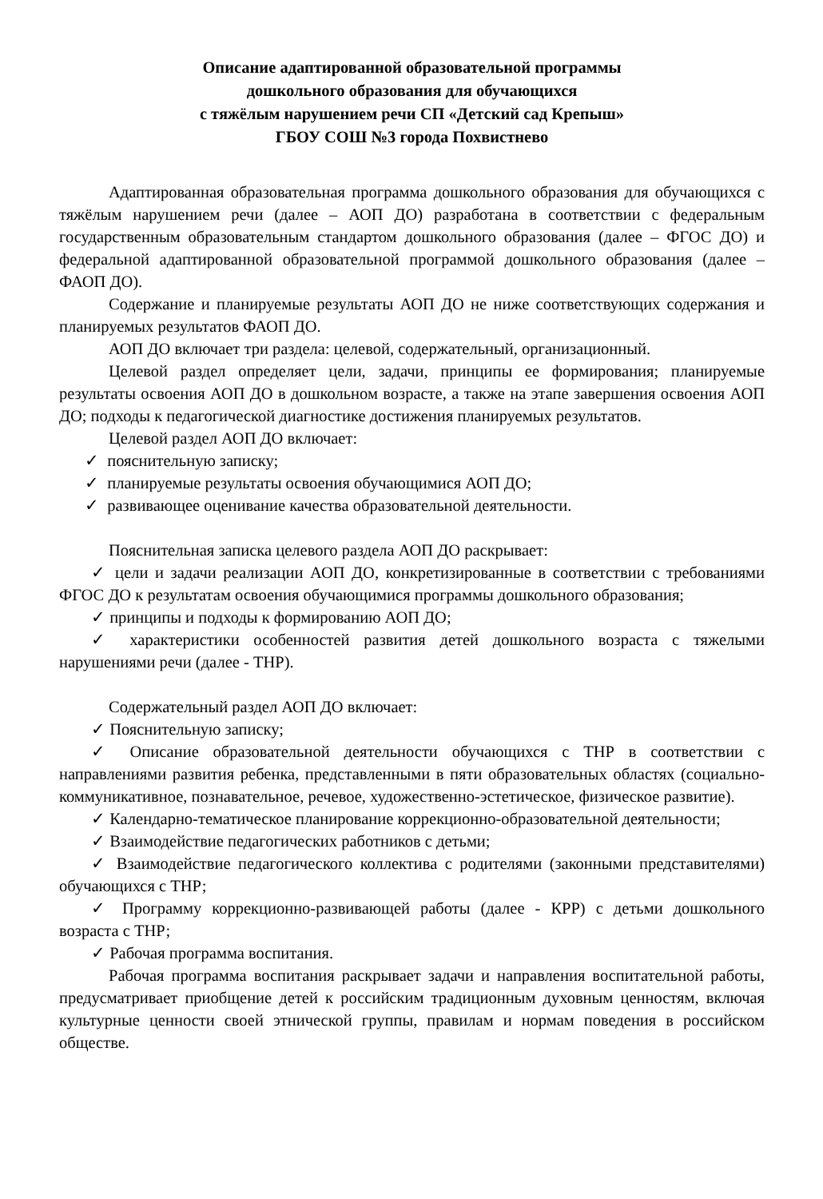Описание адаптированной образовательной программы
дошкольного образования для обучающихся
с тяжёлым нарушением речи СП «Детский сад Крепыш»
ГБОУ СОШ №3 города Похвистнево
Адаптированная образовательная программа дошкольного образования для обучающихся с тяжёлым нарушением речи (далее – АОП ДО) разработана в соответствии с федеральным государственным образовательным стандартом дошкольного образования (далее – ФГОС ДО) и федеральной адаптированной образовательной программой дошкольного образования (далее – ФАОП ДО).
Содержание и планируемые результаты АОП ДО не ниже соответствующих содержания и планируемых результатов ФАОП ДО.
АОП ДО включает три раздела: целевой, содержательный, организационный.
Целевой раздел определяет цели, задачи, принципы ее формирования; планируемые результаты освоения АОП ДО в дошкольном возрасте, а также на этапе завершения освоения АОП ДО; подходы к педагогической диагностике достижения планируемых результатов.
Целевой раздел АОП ДО включает:
✓ пояснительную записку;
✓ планируемые результаты освоения обучающимися АОП ДО;
✓ развивающее оценивание качества образовательной деятельности.
Пояснительная записка целевого раздела АОП ДО раскрывает:
✓ цели и задачи реализации АОП ДО, конкретизированные в соответствии с требованиями ФГОС ДО к результатам освоения обучающимися программы дошкольного образования;
✓ принципы и подходы к формированию АОП ДО;
✓ характеристики особенностей развития детей дошкольного возраста с тяжелыми нарушениями речи (далее - ТНР).
Содержательный раздел АОП ДО включает:
✓ Пояснительную записку;
✓ Описание образовательной деятельности обучающихся с ТНР в соответствии с направлениями развития ребенка, представленными в пяти образовательных областях (социально-коммуникативное, познавательное, речевое, художественно-эстетическое, физическое развитие).
✓ Календарно-тематическое планирование коррекционно-образовательной деятельности;
✓ Взаимодействие педагогических работников с детьми;
✓ Взаимодействие педагогического коллектива с родителями (законными представителями) обучающихся с ТНР;
✓ Программу коррекционно-развивающей работы (далее - КРР) с детьми дошкольного возраста с ТНР;
✓ Рабочая программа воспитания.
Рабочая программа воспитания раскрывает задачи и направления воспитательной работы, предусматривает приобщение детей к российским традиционным духовным ценностям, включая культурные ценности своей этнической группы, правилам и нормам поведения в российском обществе.